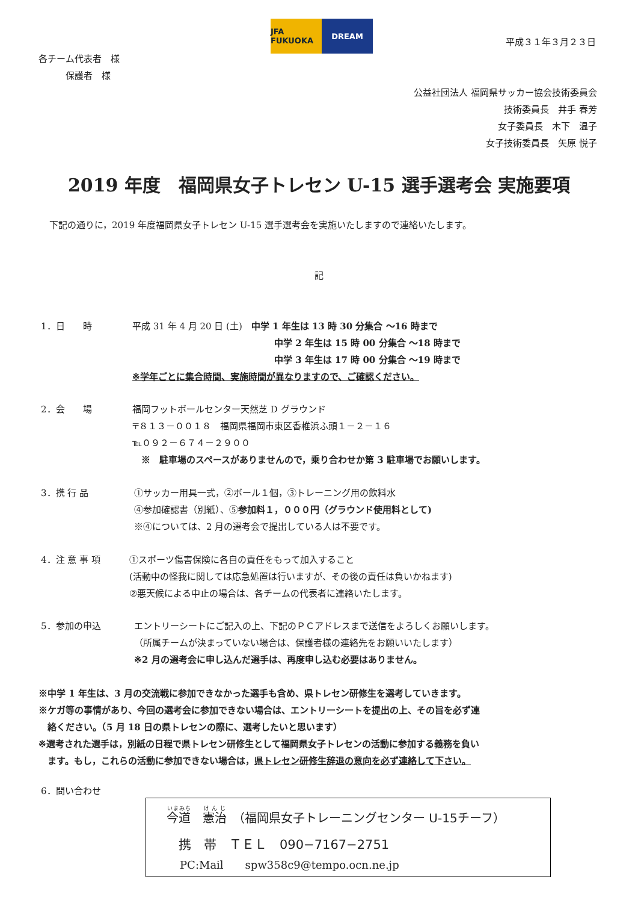JFA FUKUOKA DREAM
平成３１年３月２３日
各チーム代表者　様
　　　保護者　様
公益社団法人 福岡県サッカー協会技術委員会
技術委員長　井手 春芳
女子委員長　木下　温子
女子技術委員長　矢原 悦子
2019 年度　福岡県女子トレセン U-15 選手選考会 実施要項
下記の通りに，2019 年度福岡県女子トレセン U-15 選手選考会を実施いたしますので連絡いたします。
記
1．日　　時 平成 31 年 4 月 20 日 (土)　中学 1 年生は 13 時 30 分集合 ～16 時まで
中学 2 年生は 15 時 00 分集合 ～18 時まで
中学 3 年生は 17 時 00 分集合 ～19 時まで
※学年ごとに集合時間、実施時間が異なりますので、ご確認ください。
2．会　　場 福岡フットボールセンター天然芝 D グラウンド
〒８１３－００１８　福岡県福岡市東区香椎浜ふ頭１－２－１６
℡０９２－６７４－２９００
　※　駐車場のスペースがありませんので，乗り合わせか第 3 駐車場でお願いします。
3．携 行 品 ①サッカー用具一式，②ボール１個，③トレーニング用の飲料水
④参加確認書（別紙）、⑤参加料１，０００円（グラウンド使用料として)
※④については、2 月の選考会で提出している人は不要です。
4．注 意 事 項 ①スポーツ傷害保険に各自の責任をもって加入すること
(活動中の怪我に関しては応急処置は行いますが、その後の責任は負いかねます)
②悪天候による中止の場合は、各チームの代表者に連絡いたします。
5．参加の申込 エントリーシートにご記入の上、下記のＰＣアドレスまで送信をよろしくお願いします。
（所属チームが決まっていない場合は、保護者様の連絡先をお願いいたします）
※2 月の選考会に申し込んだ選手は、再度申し込む必要はありません。
※中学 1 年生は、3 月の交流戦に参加できなかった選手も含め、県トレセン研修生を選考していきます。
※ケガ等の事情があり、今回の選考会に参加できない場合は、エントリーシートを提出の上、その旨を必ず連
　絡ください。（5 月 18 日の県トレセンの際に、選考したいと思います）
※選考された選手は，別紙の日程で県トレセン研修生として福岡県女子トレセンの活動に参加する義務を負い
　ます。もし，これらの活動に参加できない場合は，県トレセン研修生辞退の意向を必ず連絡して下さい。
6．問い合わせ
今道　憲治　（福岡県女子トレーニングセンター U-15チーフ）
携　帯　ＴＥＬ　090−7167−2751
PC:Mail　　spw358c9@tempo.ocn.ne.jp